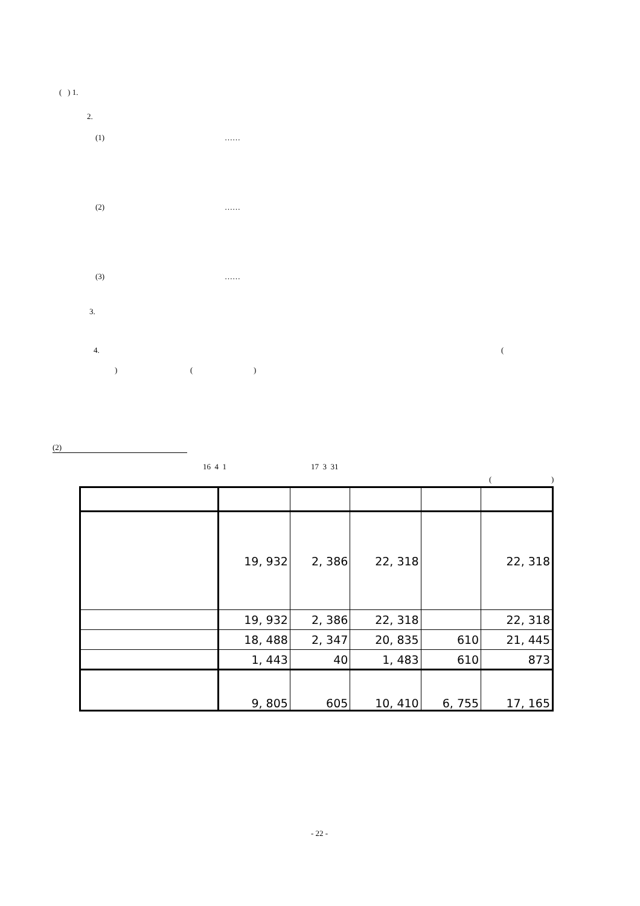( ) 1.
2.
(1) ……
(2) ……
(3) ……
3.
4. (
) ( )
(2)
16 4 1 17 3 31
( )
| | 19, 932 | 2, 386 | 22, 318 | | 22, 318 |
| | 19, 932 | 2, 386 | 22, 318 | | 22, 318 |
| | 18, 488 | 2, 347 | 20, 835 | 610 | 21, 445 |
| | 1, 443 | 40 | 1, 483 | 610 | 873 |
| | 9, 805 | 605 | 10, 410 | 6, 755 | 17, 165 |
- 22 -